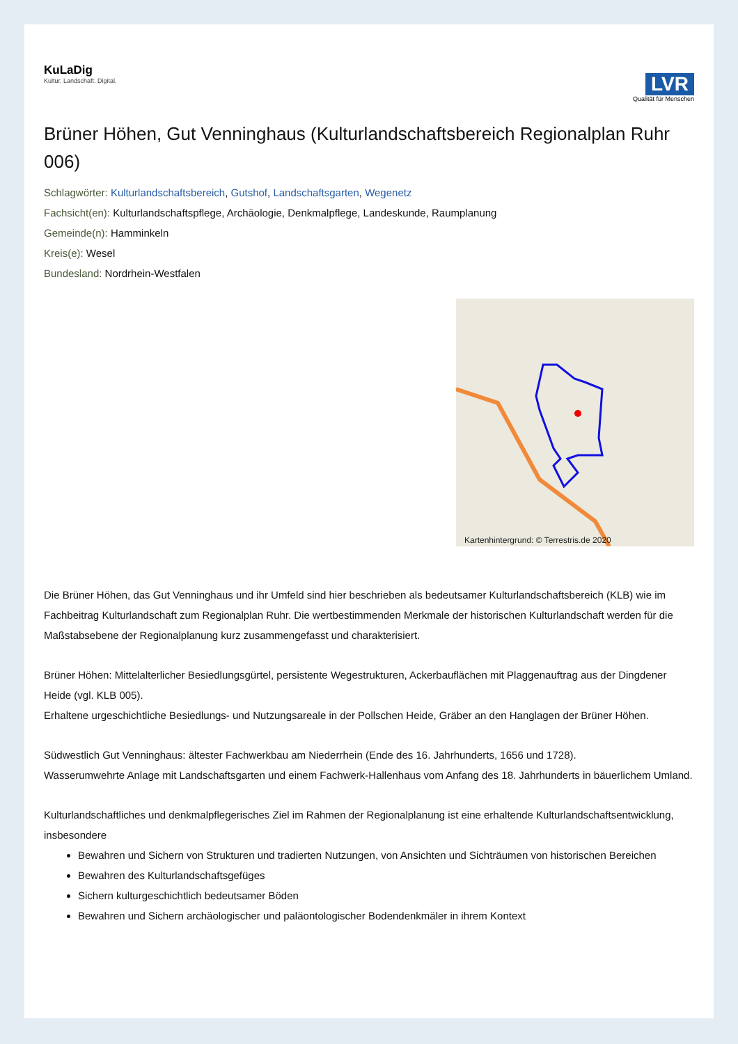KuLaDig
Kultur. Landschaft. Digital.
LVR
Qualität für Menschen
Brüner Höhen, Gut Venninghaus (Kulturlandschaftsbereich Regionalplan Ruhr 006)
Schlagwörter: Kulturlandschaftsbereich, Gutshof, Landschaftsgarten, Wegenetz
Fachsicht(en): Kulturlandschaftspflege, Archäologie, Denkmalpflege, Landeskunde, Raumplanung
Gemeinde(n): Hamminkeln
Kreis(e): Wesel
Bundesland: Nordrhein-Westfalen
Kartenhintergrund: © Terrestris.de 2020
Die Brüner Höhen, das Gut Venninghaus und ihr Umfeld sind hier beschrieben als bedeutsamer Kulturlandschaftsbereich (KLB) wie im Fachbeitrag Kulturlandschaft zum Regionalplan Ruhr. Die wertbestimmenden Merkmale der historischen Kulturlandschaft werden für die Maßstabsebene der Regionalplanung kurz zusammengefasst und charakterisiert.
Brüner Höhen: Mittelalterlicher Besiedlungsgürtel, persistente Wegestrukturen, Ackerbauflächen mit Plaggenauftrag aus der Dingdener Heide (vgl. KLB 005).
Erhaltene urgeschichtliche Besiedlungs- und Nutzungsareale in der Pollschen Heide, Gräber an den Hanglagen der Brüner Höhen.
Südwestlich Gut Venninghaus: ältester Fachwerkbau am Niederrhein (Ende des 16. Jahrhunderts, 1656 und 1728).
Wasserumwehrte Anlage mit Landschaftsgarten und einem Fachwerk-Hallenhaus vom Anfang des 18. Jahrhunderts in bäuerlichem Umland.
Kulturlandschaftliches und denkmalpflegerisches Ziel im Rahmen der Regionalplanung ist eine erhaltende Kulturlandschaftsentwicklung, insbesondere
Bewahren und Sichern von Strukturen und tradierten Nutzungen, von Ansichten und Sichträumen von historischen Bereichen
Bewahren des Kulturlandschaftsgefüges
Sichern kulturgeschichtlich bedeutsamer Böden
Bewahren und Sichern archäologischer und paläontologischer Bodendenkmäler in ihrem Kontext